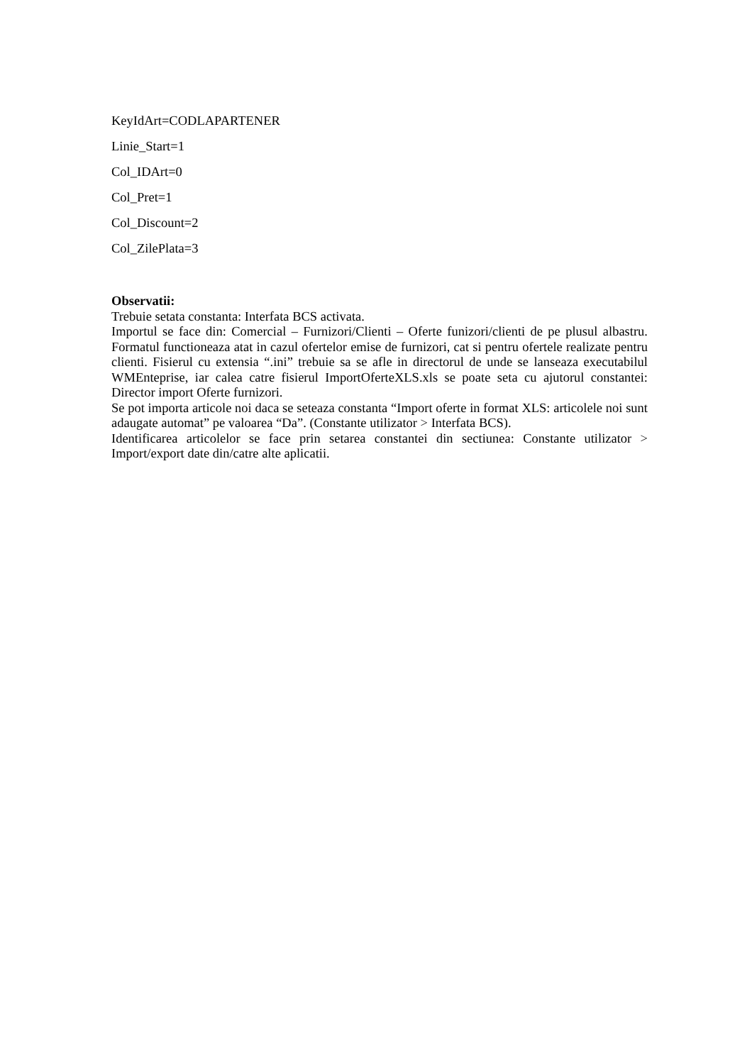KeyIdArt=CODLAPARTENER
Linie_Start=1
Col_IDArt=0
Col_Pret=1
Col_Discount=2
Col_ZilePlata=3
Observatii:
Trebuie setata constanta: Interfata BCS activata.
Importul se face din: Comercial – Furnizori/Clienti – Oferte funizori/clienti de pe plusul albastru. Formatul functioneaza atat in cazul ofertelor emise de furnizori, cat si pentru ofertele realizate pentru clienti. Fisierul cu extensia “.ini” trebuie sa se afle in directorul de unde se lanseaza executabilul WMEnteprise, iar calea catre fisierul ImportOferteXLS.xls se poate seta cu ajutorul constantei: Director import Oferte furnizori.
Se pot importa articole noi daca se seteaza constanta “Import oferte in format XLS: articolele noi sunt adaugate automat” pe valoarea “Da”. (Constante utilizator > Interfata BCS).
Identificarea articolelor se face prin setarea constantei din sectiunea: Constante utilizator > Import/export date din/catre alte aplicatii.